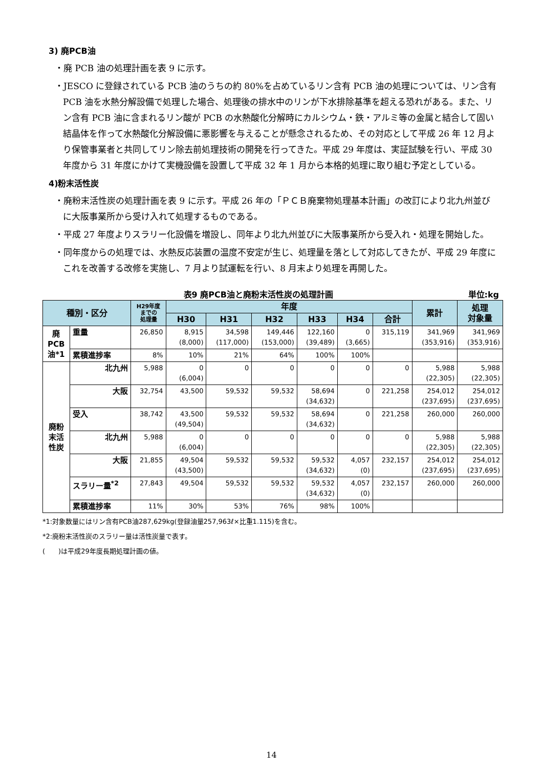3) 廃PCB油
・廃 PCB 油の処理計画を表 9 に示す。
・JESCO に登録されている PCB 油のうちの約 80%を占めているリン含有 PCB 油の処理については、リン含有 PCB 油を水熱分解設備で処理した場合、処理後の排水中のリンが下水排除基準を超える恐れがある。また、リン含有 PCB 油に含まれるリン酸が PCB の水熱酸化分解時にカルシウム・鉄・アルミ等の金属と結合して固い結晶体を作って水熱酸化分解設備に悪影響を与えることが懸念されるため、その対応として平成 26 年 12 月より保管事業者と共同してリン除去前処理技術の開発を行ってきた。平成 29 年度は、実証試験を行い、平成 30 年度から 31 年度にかけて実機設備を設置して平成 32 年 1 月から本格的処理に取り組む予定としている。
4)粉末活性炭
・廃粉末活性炭の処理計画を表 9 に示す。平成 26 年の「ＰＣＢ廃棄物処理基本計画」の改訂により北九州並びに大阪事業所から受け入れて処理するものである。
・平成 27 年度よりスラリー化設備を増設し、同年より北九州並びに大阪事業所から受入れ・処理を開始した。
・同年度からの処理では、水熱反応装置の温度不安定が生じ、処理量を落として対応してきたが、平成 29 年度にこれを改善する改修を実施し、7 月より試運転を行い、8 月末より処理を再開した。
表9 廃PCB油と廃粉末活性炭の処理計画 単位:kg
| 種別・区分 | | H29年度 までの 処理量 | 年度 | | | | | | 累計 | 処理 対象量 |
| --- | --- | --- | --- | --- | --- | --- | --- | --- | --- | --- |
| | | | H30 | H31 | H32 | H33 | H34 | 合計 | | |
| 廃 PCB 油*1 | 重量 | 26,850 | 8,915 (8,000) | 34,598 (117,000) | 149,446 (153,000) | 122,160 (39,489) | 0 (3,665) | 315,119 | 341,969 (353,916) | 341,969 (353,916) |
| | 累積進捗率 | 8% | 10% | 21% | 64% | 100% | 100% | | | |
| 廃粉 末活 性炭 | 北九州 | 5,988 | 0 (6,004) | 0 | 0 | 0 | 0 | 0 | 5,988 (22,305) | 5,988 (22,305) |
| | 大阪 | 32,754 | 43,500 | 59,532 | 59,532 | 58,694 (34,632) | 0 | 221,258 | 254,012 (237,695) | 254,012 (237,695) |
| | 受入 | 38,742 | 43,500 (49,504) | 59,532 | 59,532 | 58,694 (34,632) | 0 | 221,258 | 260,000 | 260,000 |
| | 北九州 | 5,988 | 0 (6,004) | 0 | 0 | 0 | 0 | 0 | 5,988 (22,305) | 5,988 (22,305) |
| | 大阪 | 21,855 | 49,504 (43,500) | 59,532 | 59,532 | 59,532 (34,632) | 4,057 (0) | 232,157 | 254,012 (237,695) | 254,012 (237,695) |
| | スラリー量<sup>*2</sup> | 27,843 | 49,504 | 59,532 | 59,532 | 59,532 (34,632) | 4,057 (0) | 232,157 | 260,000 | 260,000 |
| | 累積進捗率 | 11% | 30% | 53% | 76% | 98% | 100% | | | |
*1:対象数量にはリン含有PCB油287,629kg(登録油量257,963ℓ×比重1.115)を含む。
*2:廃粉末活性炭のスラリー量は活性炭量で表す。
(　　)は平成29年度長期処理計画の値。
14